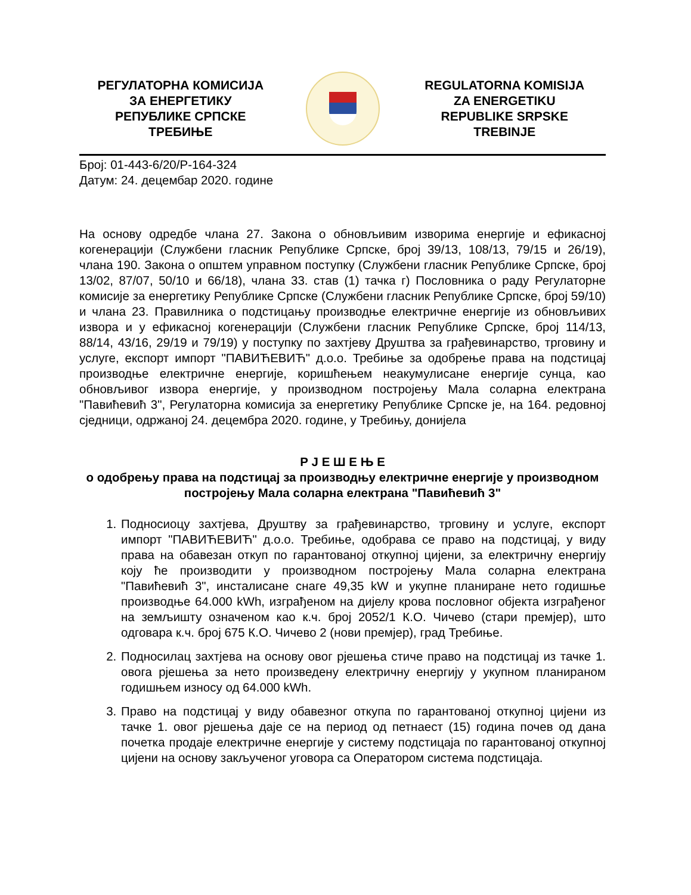РЕГУЛАТОРНА КОМИСИЈА
ЗА ЕНЕРГЕТИКУ
РЕПУБЛИКЕ СРПСКЕ
ТРЕБИЊЕ
REGULATORNA KOMISIJA
ZA ENERGETIKU
REPUBLIKE SRPSKE
TREBINJE
Број: 01-443-6/20/Р-164-324
Датум: 24. децембар 2020. године
На основу одредбе члана 27. Закона о обновљивим изворима енергије и ефикасној когенерацији (Службени гласник Републике Српске, број 39/13, 108/13, 79/15 и 26/19), члана 190. Закона о општем управном поступку (Службени гласник Републике Српске, број 13/02, 87/07, 50/10 и 66/18), члана 33. став (1) тачка г) Пословника о раду Регулаторне комисије за енергетику Републике Српске (Службени гласник Републике Српске, број 59/10) и члана 23. Правилника о подстицању производње електричне енергије из обновљивих извора и у ефикасној когенерацији (Службени гласник Републике Српске, број 114/13, 88/14, 43/16, 29/19 и 79/19) у поступку по захтјеву Друштва за грађевинарство, трговину и услуге, експорт импорт "ПАВИЋЕВИЋ" д.о.о. Требиње за одобрење права на подстицај производње електричне енергије, коришћењем неакумулисане енергије сунца, као обновљивог извора енергије, у производном постројењу Мала соларна електрана "Павићевић 3", Регулаторна комисија за енергетику Републике Српске је, на 164. редовној сједници, одржаној 24. децембра 2020. године, у Требињу, донијела
Р Ј Е Ш Е Њ Е
о одобрењу права на подстицај за производњу електричне енергије у производном постројењу Мала соларна електрана "Павићевић 3"
1. Подносиоцу захтјева, Друштву за грађевинарство, трговину и услуге, експорт импорт "ПАВИЋЕВИЋ" д.о.о. Требиње, одобрава се право на подстицај, у виду права на обавезан откуп по гарантованој откупној цијени, за електричну енергију коју ће производити у производном постројењу Мала соларна електрана "Павићевић 3", инсталисане снаге 49,35 kW и укупне планиране нето годишње производње 64.000 kWh, изграђеном на дијелу крова пословног објекта изграђеног на земљишту означеном као к.ч. број 2052/1 К.О. Чичево (стари премјер), што одговара к.ч. број 675 К.О. Чичево 2 (нови премјер), град Требиње.
2. Подносилац захтјева на основу овог рјешења стиче право на подстицај из тачке 1. овога рјешења за нето произведену електричну енергију у укупном планираном годишњем износу од 64.000 kWh.
3. Право на подстицај у виду обавезног откупа по гарантованој откупној цијени из тачке 1. овог рјешења даје се на период од петнаест (15) година почев од дана почетка продаје електричне енергије у систему подстицаја по гарантованој откупној цијени на основу закљученог уговора са Оператором система подстицаја.